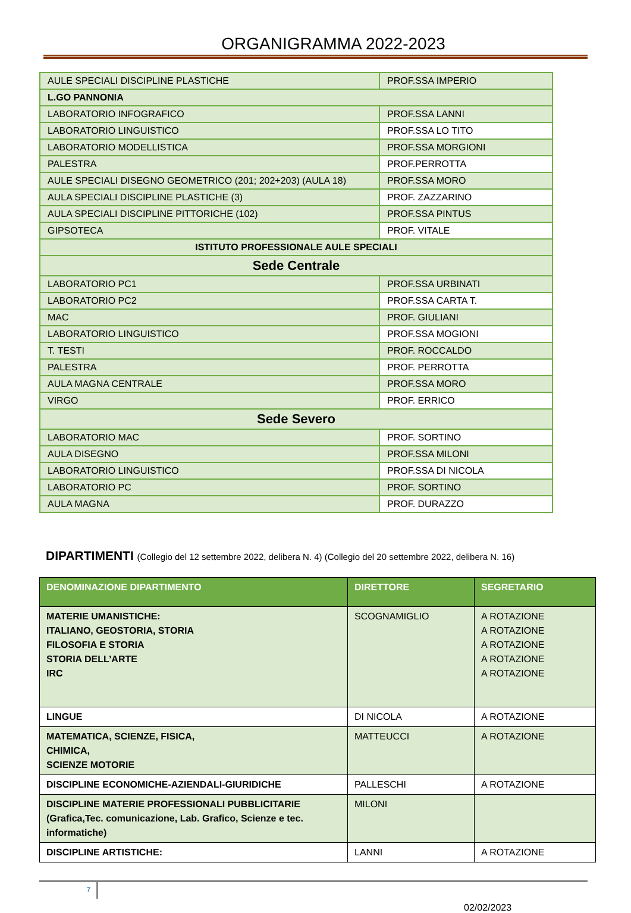ORGANIGRAMMA 2022-2023
| AULE SPECIALI DISCIPLINE PLASTICHE | PROF.SSA IMPERIO |
| L.GO PANNONIA | |
| LABORATORIO INFOGRAFICO | PROF.SSA LANNI |
| LABORATORIO LINGUISTICO | PROF.SSA LO TITO |
| LABORATORIO MODELLISTICA | PROF.SSA MORGIONI |
| PALESTRA | PROF.PERROTTA |
| AULE SPECIALI DISEGNO GEOMETRICO (201; 202+203) (AULA 18) | PROF.SSA MORO |
| AULA SPECIALI DISCIPLINE PLASTICHE (3) | PROF. ZAZZARINO |
| AULA SPECIALI DISCIPLINE PITTORICHE (102) | PROF.SSA PINTUS |
| GIPSOTECA | PROF. VITALE |
| ISTITUTO PROFESSIONALE AULE SPECIALI | |
| Sede Centrale | |
| LABORATORIO PC1 | PROF.SSA URBINATI |
| LABORATORIO PC2 | PROF.SSA CARTA T. |
| MAC | PROF. GIULIANI |
| LABORATORIO LINGUISTICO | PROF.SSA MOGIONI |
| T. TESTI | PROF. ROCCALDO |
| PALESTRA | PROF. PERROTTA |
| AULA MAGNA CENTRALE | PROF.SSA MORO |
| VIRGO | PROF. ERRICO |
| Sede Severo | |
| LABORATORIO MAC | PROF. SORTINO |
| AULA DISEGNO | PROF.SSA MILONI |
| LABORATORIO LINGUISTICO | PROF.SSA DI NICOLA |
| LABORATORIO PC | PROF. SORTINO |
| AULA MAGNA | PROF. DURAZZO |
DIPARTIMENTI (Collegio del 12 settembre 2022, delibera N. 4) (Collegio del 20 settembre 2022, delibera N. 16)
| DENOMINAZIONE DIPARTIMENTO | DIRETTORE | SEGRETARIO |
| --- | --- | --- |
| MATERIE UMANISTICHE: ITALIANO, GEOSTORIA, STORIA FILOSOFIA E STORIA STORIA DELL’ARTE IRC | SCOGNAMIGLIO | A ROTAZIONE A ROTAZIONE A ROTAZIONE A ROTAZIONE A ROTAZIONE |
| LINGUE | DI NICOLA | A ROTAZIONE |
| MATEMATICA, SCIENZE, FISICA, CHIMICA, SCIENZE MOTORIE | MATTEUCCI | A ROTAZIONE |
| DISCIPLINE ECONOMICHE-AZIENDALI-GIURIDICHE | PALLESCHI | A ROTAZIONE |
| DISCIPLINE MATERIE PROFESSIONALI PUBBLICITARIE (Grafica,Tec. comunicazione, Lab. Grafico, Scienze e tec. informatiche) | MILONI | |
| DISCIPLINE ARTISTICHE: | LANNI | A ROTAZIONE |
7
02/02/2023